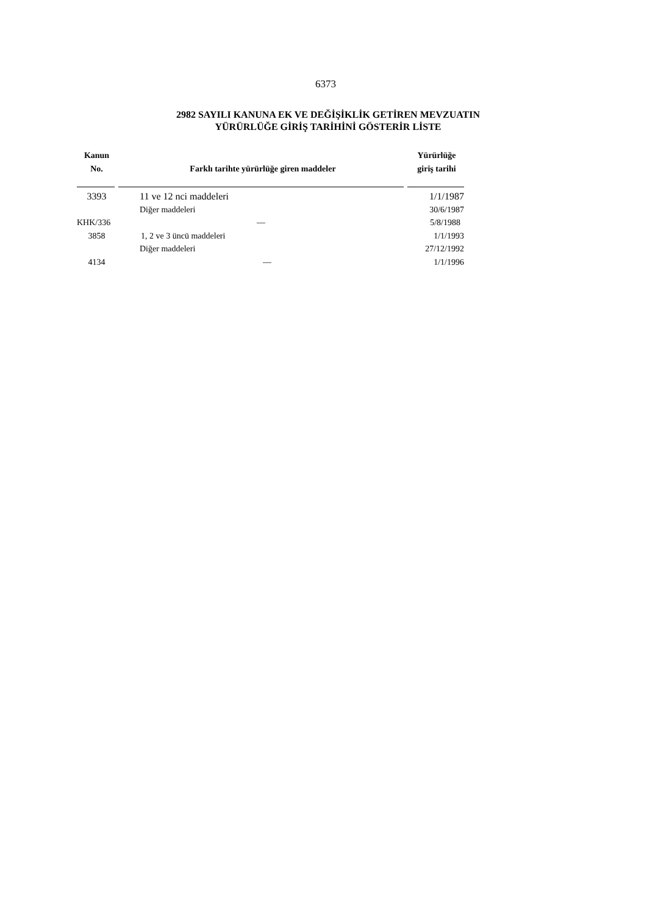6373
2982 SAYILI KANUNA EK VE DEĞİŞİKLİK GETİREN MEVZUATIN
YÜRÜRLÜĞE GİRİŞ TARİHİNİ GÖSTERİR LİSTE
| Kanun No. | Farklı tarihte yürürlüğe giren maddeler | Yürürlüğe giriş tarihi |
| --- | --- | --- |
| 3393 | 11 ve 12 nci maddeleri | 1/1/1987 |
| | Diğer maddeleri | 30/6/1987 |
| KHK/336 | — | 5/8/1988 |
| 3858 | 1, 2 ve 3 üncü maddeleri | 1/1/1993 |
| | Diğer maddeleri | 27/12/1992 |
| 4134 | — | 1/1/1996 |